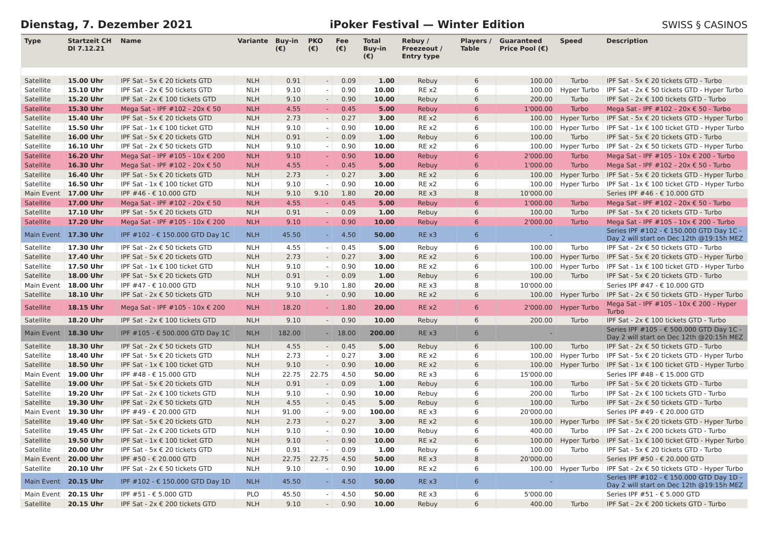Dienstag, 7. Dezember 2021
iPoker Festival — Winter Edition
SWISS § CASINOS
| Type | Startzeit CH DI 7.12.21 | Name | Variante | Buy-in (€) | PKO (€) | Fee (€) | Total Buy-in (€) | Rebuy / Freezeout / Entry type | Players / Table | Guaranteed Price Pool (€) | Speed | Description |
| --- | --- | --- | --- | --- | --- | --- | --- | --- | --- | --- | --- | --- |
| Satellite | 15.00 Uhr | IPF Sat - 5x € 20 tickets GTD | NLH | 0.91 | - | 0.09 | 1.00 | Rebuy | 6 | 100.00 | Turbo | IPF Sat - 5x € 20 tickets GTD - Turbo |
| Satellite | 15.10 Uhr | IPF Sat - 2x € 50 tickets GTD | NLH | 9.10 | - | 0.90 | 10.00 | RE x2 | 6 | 100.00 | Hyper Turbo | IPF Sat - 2x € 50 tickets GTD - Hyper Turbo |
| Satellite | 15.20 Uhr | IPF Sat - 2x € 100 tickets GTD | NLH | 9.10 | - | 0.90 | 10.00 | Rebuy | 6 | 200.00 | Turbo | IPF Sat - 2x € 100 tickets GTD - Turbo |
| Satellite | 15.30 Uhr | Mega Sat - IPF #102 - 20x € 50 | NLH | 4.55 | - | 0.45 | 5.00 | Rebuy | 6 | 1'000.00 | Turbo | Mega Sat - IPF #102 - 20x € 50 - Turbo |
| Satellite | 15.40 Uhr | IPF Sat - 5x € 20 tickets GTD | NLH | 2.73 | - | 0.27 | 3.00 | RE x2 | 6 | 100.00 | Hyper Turbo | IPF Sat - 5x € 20 tickets GTD - Hyper Turbo |
| Satellite | 15.50 Uhr | IPF Sat - 1x € 100 ticket GTD | NLH | 9.10 | - | 0.90 | 10.00 | RE x2 | 6 | 100.00 | Hyper Turbo | IPF Sat - 1x € 100 ticket GTD - Hyper Turbo |
| Satellite | 16.00 Uhr | IPF Sat - 5x € 20 tickets GTD | NLH | 0.91 | - | 0.09 | 1.00 | Rebuy | 6 | 100.00 | Turbo | IPF Sat - 5x € 20 tickets GTD - Turbo |
| Satellite | 16.10 Uhr | IPF Sat - 2x € 50 tickets GTD | NLH | 9.10 | - | 0.90 | 10.00 | RE x2 | 6 | 100.00 | Hyper Turbo | IPF Sat - 2x € 50 tickets GTD - Hyper Turbo |
| Satellite | 16.20 Uhr | Mega Sat - IPF #105 - 10x € 200 | NLH | 9.10 | - | 0.90 | 10.00 | Rebuy | 6 | 2'000.00 | Turbo | Mega Sat - IPF #105 - 10x € 200 - Turbo |
| Satellite | 16.30 Uhr | Mega Sat - IPF #102 - 20x € 50 | NLH | 4.55 | - | 0.45 | 5.00 | Rebuy | 6 | 1'000.00 | Turbo | Mega Sat - IPF #102 - 20x € 50 - Turbo |
| Satellite | 16.40 Uhr | IPF Sat - 5x € 20 tickets GTD | NLH | 2.73 | - | 0.27 | 3.00 | RE x2 | 6 | 100.00 | Hyper Turbo | IPF Sat - 5x € 20 tickets GTD - Hyper Turbo |
| Satellite | 16.50 Uhr | IPF Sat - 1x € 100 ticket GTD | NLH | 9.10 | - | 0.90 | 10.00 | RE x2 | 6 | 100.00 | Hyper Turbo | IPF Sat - 1x € 100 ticket GTD - Hyper Turbo |
| Main Event | 17.00 Uhr | IPF #46 - € 10.000 GTD | NLH | 9.10 | 9.10 | 1.80 | 20.00 | RE x3 | 8 | 10'000.00 | | Series IPF #46 - € 10.000 GTD |
| Satellite | 17.00 Uhr | Mega Sat - IPF #102 - 20x € 50 | NLH | 4.55 | - | 0.45 | 5.00 | Rebuy | 6 | 1'000.00 | Turbo | Mega Sat - IPF #102 - 20x € 50 - Turbo |
| Satellite | 17.10 Uhr | IPF Sat - 5x € 20 tickets GTD | NLH | 0.91 | - | 0.09 | 1.00 | Rebuy | 6 | 100.00 | Turbo | IPF Sat - 5x € 20 tickets GTD - Turbo |
| Satellite | 17.20 Uhr | Mega Sat - IPF #105 - 10x € 200 | NLH | 9.10 | - | 0.90 | 10.00 | Rebuy | 6 | 2'000.00 | Turbo | Mega Sat - IPF #105 - 10x € 200 - Turbo |
| Main Event | 17.30 Uhr | IPF #102 - € 150.000 GTD Day 1C | NLH | 45.50 | - | 4.50 | 50.00 | RE x3 | 6 | - | | Series IPF #102 - € 150.000 GTD Day 1C - Day 2 will start on Dec 12th @19:15h MEZ |
| Satellite | 17.30 Uhr | IPF Sat - 2x € 50 tickets GTD | NLH | 4.55 | - | 0.45 | 5.00 | Rebuy | 6 | 100.00 | Turbo | IPF Sat - 2x € 50 tickets GTD - Turbo |
| Satellite | 17.40 Uhr | IPF Sat - 5x € 20 tickets GTD | NLH | 2.73 | - | 0.27 | 3.00 | RE x2 | 6 | 100.00 | Hyper Turbo | IPF Sat - 5x € 20 tickets GTD - Hyper Turbo |
| Satellite | 17.50 Uhr | IPF Sat - 1x € 100 ticket GTD | NLH | 9.10 | - | 0.90 | 10.00 | RE x2 | 6 | 100.00 | Hyper Turbo | IPF Sat - 1x € 100 ticket GTD - Hyper Turbo |
| Satellite | 18.00 Uhr | IPF Sat - 5x € 20 tickets GTD | NLH | 0.91 | - | 0.09 | 1.00 | Rebuy | 6 | 100.00 | Turbo | IPF Sat - 5x € 20 tickets GTD - Turbo |
| Main Event | 18.00 Uhr | IPF #47 - € 10.000 GTD | NLH | 9.10 | 9.10 | 1.80 | 20.00 | RE x3 | 8 | 10'000.00 | | Series IPF #47 - € 10.000 GTD |
| Satellite | 18.10 Uhr | IPF Sat - 2x € 50 tickets GTD | NLH | 9.10 | - | 0.90 | 10.00 | RE x2 | 6 | 100.00 | Hyper Turbo | IPF Sat - 2x € 50 tickets GTD - Hyper Turbo |
| Satellite | 18.15 Uhr | Mega Sat - IPF #105 - 10x € 200 | NLH | 18.20 | - | 1.80 | 20.00 | RE x2 | 6 | 2'000.00 | Hyper Turbo | Mega Sat - IPF #105 - 10x € 200 - Hyper Turbo |
| Satellite | 18.20 Uhr | IPF Sat - 2x € 100 tickets GTD | NLH | 9.10 | - | 0.90 | 10.00 | Rebuy | 6 | 200.00 | Turbo | IPF Sat - 2x € 100 tickets GTD - Turbo |
| Main Event | 18.30 Uhr | IPF #105 - € 500.000 GTD Day 1C | NLH | 182.00 | - | 18.00 | 200.00 | RE x3 | 6 | - | | Series IPF #105 - € 500.000 GTD Day 1C - Day 2 will start on Dec 12th @20:15h MEZ |
| Satellite | 18.30 Uhr | IPF Sat - 2x € 50 tickets GTD | NLH | 4.55 | - | 0.45 | 5.00 | Rebuy | 6 | 100.00 | Turbo | IPF Sat - 2x € 50 tickets GTD - Turbo |
| Satellite | 18.40 Uhr | IPF Sat - 5x € 20 tickets GTD | NLH | 2.73 | - | 0.27 | 3.00 | RE x2 | 6 | 100.00 | Hyper Turbo | IPF Sat - 5x € 20 tickets GTD - Hyper Turbo |
| Satellite | 18.50 Uhr | IPF Sat - 1x € 100 ticket GTD | NLH | 9.10 | - | 0.90 | 10.00 | RE x2 | 6 | 100.00 | Hyper Turbo | IPF Sat - 1x € 100 ticket GTD - Hyper Turbo |
| Main Event | 19.00 Uhr | IPF #48 - € 15.000 GTD | NLH | 22.75 | 22.75 | 4.50 | 50.00 | RE x3 | 6 | 15'000.00 | | Series IPF #48 - € 15.000 GTD |
| Satellite | 19.00 Uhr | IPF Sat - 5x € 20 tickets GTD | NLH | 0.91 | - | 0.09 | 1.00 | Rebuy | 6 | 100.00 | Turbo | IPF Sat - 5x € 20 tickets GTD - Turbo |
| Satellite | 19.20 Uhr | IPF Sat - 2x € 100 tickets GTD | NLH | 9.10 | - | 0.90 | 10.00 | Rebuy | 6 | 200.00 | Turbo | IPF Sat - 2x € 100 tickets GTD - Turbo |
| Satellite | 19.30 Uhr | IPF Sat - 2x € 50 tickets GTD | NLH | 4.55 | - | 0.45 | 5.00 | Rebuy | 6 | 100.00 | Turbo | IPF Sat - 2x € 50 tickets GTD - Turbo |
| Main Event | 19.30 Uhr | IPF #49 - € 20.000 GTD | NLH | 91.00 | - | 9.00 | 100.00 | RE x3 | 6 | 20'000.00 | | Series IPF #49 - € 20.000 GTD |
| Satellite | 19.40 Uhr | IPF Sat - 5x € 20 tickets GTD | NLH | 2.73 | - | 0.27 | 3.00 | RE x2 | 6 | 100.00 | Hyper Turbo | IPF Sat - 5x € 20 tickets GTD - Hyper Turbo |
| Satellite | 19.45 Uhr | IPF Sat - 2x € 200 tickets GTD | NLH | 9.10 | - | 0.90 | 10.00 | Rebuy | 6 | 400.00 | Turbo | IPF Sat - 2x € 200 tickets GTD - Turbo |
| Satellite | 19.50 Uhr | IPF Sat - 1x € 100 ticket GTD | NLH | 9.10 | - | 0.90 | 10.00 | RE x2 | 6 | 100.00 | Hyper Turbo | IPF Sat - 1x € 100 ticket GTD - Hyper Turbo |
| Satellite | 20.00 Uhr | IPF Sat - 5x € 20 tickets GTD | NLH | 0.91 | - | 0.09 | 1.00 | Rebuy | 6 | 100.00 | Turbo | IPF Sat - 5x € 20 tickets GTD - Turbo |
| Main Event | 20.00 Uhr | IPF #50 - € 20.000 GTD | NLH | 22.75 | 22.75 | 4.50 | 50.00 | RE x3 | 8 | 20'000.00 | | Series IPF #50 - € 20.000 GTD |
| Satellite | 20.10 Uhr | IPF Sat - 2x € 50 tickets GTD | NLH | 9.10 | - | 0.90 | 10.00 | RE x2 | 6 | 100.00 | Hyper Turbo | IPF Sat - 2x € 50 tickets GTD - Hyper Turbo |
| Main Event | 20.15 Uhr | IPF #102 - € 150.000 GTD Day 1D | NLH | 45.50 | - | 4.50 | 50.00 | RE x3 | 6 | - | | Series IPF #102 - € 150.000 GTD Day 1D - Day 2 will start on Dec 12th @19:15h MEZ |
| Main Event | 20.15 Uhr | IPF #51 - € 5.000 GTD | PLO | 45.50 | - | 4.50 | 50.00 | RE x3 | 6 | 5'000.00 | | Series IPF #51 - € 5.000 GTD |
| Satellite | 20.15 Uhr | IPF Sat - 2x € 200 tickets GTD | NLH | 9.10 | - | 0.90 | 10.00 | Rebuy | 6 | 400.00 | Turbo | IPF Sat - 2x € 200 tickets GTD - Turbo |